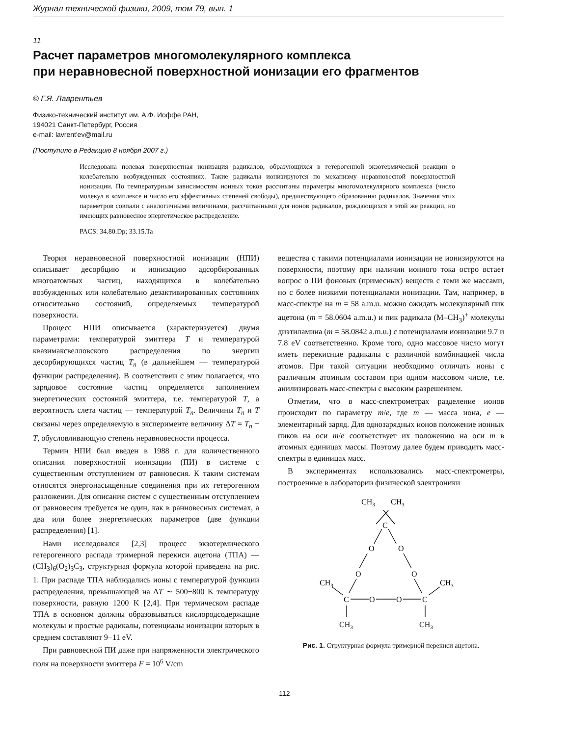Журнал технической физики, 2009, том 79, вып. 1
11
Расчет параметров многомолекулярного комплекса
при неравновесной поверхностной ионизации его фрагментов
© Г.Я. Лаврентьев
Физико-технический институт им. А.Ф. Иоффе РАН,
194021 Санкт-Петербург, Россия
e-mail: lavrent'ev@mail.ru
(Поступило в Редакцию 8 ноября 2007 г.)
Исследована полевая поверхностная ионизация радикалов, образующихся в гетерогенной экзотермической реакции в колебательно возбужденных состояниях. Такие радикалы ионизируются по механизму неравновесной поверхностной ионизации. По температурным зависимостям ионных токов рассчитаны параметры многомолекулярного комплекса (число молекул в комплексе и число его эффективных степеней свободы), предшествующего образованию радикалов. Значения этих параметров совпали с аналогичными величинами, рассчитанными для ионов радикалов, рождающихся в этой же реакции, но имеющих равновесное энергетическое распределение.
PACS: 34.80.Dp; 33.15.Ta
Теория неравновесной поверхностной ионизации (НПИ) описывает десорбцию и ионизацию адсорбированных многоатомных частиц, находящихся в колебательно возбужденных или колебательно дезактивированных состояниях относительно состояний, определяемых температурой поверхности.
Процесс НПИ описывается (характеризуется) двумя параметрами: температурой эмиттера T и температурой квазимаксвелловского распределения по энергии десорбирующихся частиц T<sub>n</sub> (в дальнейшем — температурой функции распределения). В соответствии с этим полагается, что зарядовое состояние частиц определяется заполнением энергетических состояний эмиттера, т.е. температурой T, а вероятность слета частиц — температурой T<sub>n</sub>. Величины T<sub>n</sub> и T связаны через определяемую в эксперименте величину ΔT = T<sub>n</sub> − T, обусловливающую степень неравновесности процесса.
Термин НПИ был введен в 1988 г. для количественного описания поверхностной ионизации (ПИ) в системе с существенным отступлением от равновесия. К таким системам относятся энергонасыщенные соединения при их гетерогенном разложении. Для описания систем с существенным отступлением от равновесия требуется не один, как в ранновесных системах, а два или более энергетических параметров (две функции распределения) [1].
Нами исследовался [2,3] процесс экзотермического гетерогенного распада тримерной перекиси ацетона (ТПА) — (CH<sub>3</sub>)<sub>6</sub>(O<sub>2</sub>)<sub>3</sub>C<sub>3</sub>, структурная формула которой приведена на рис. 1. При распаде ТПА наблюдались ионы с температурой функции распределения, превышающей на ΔT ∼ 500−800 K температуру поверхности, равную 1200 K [2,4]. При термическом распаде ТПА в основном должны образовываться кислородсодержащие молекулы и простые радикалы, потенциалы ионизации которых в среднем составляют 9−11 eV.
При равновесной ПИ даже при напряженности электрического поля на поверхности эмиттера F = 10<sup>6</sup> V/cm
вещества с такими потенциалами ионизации не ионизируются на поверхности, поэтому при наличии ионного тока остро встает вопрос о ПИ фоновых (примесных) веществ с теми же массами, но с более низкими потенциалами ионизации. Там, например, в масс-спектре на m = 58 a.m.u. можно ожидать молекулярный пик ацетона (m = 58.0604 a.m.u.) и пик радикала (M–CH<sub>3</sub>)<sup>+</sup> молекулы диэтиламина (m = 58.0842 a.m.u.) с потенциалами ионизации 9.7 и 7.8 eV соответственно. Кроме того, одно массовое число могут иметь перекисные радикалы с различной комбинацией числа атомов. При такой ситуации необходимо отличать ионы с различным атомным составом при одном массовом числе, т.е. анилизировать масс-спектры с высоким разрешением.
Отметим, что в масс-спектрометрах разделение ионов происходит по параметру m/e, где m — масса иона, e — элементарный заряд. Для однозарядных ионов положение ионных пиков на оси m/e соответствует их положению на оси m в атомных единицах массы. Поэтому далее будем приводить масс-спектры в единицах масс.
В экспериментах использовались масс-спектрометры, построенные в лаборатории физической электроники
CH3
CH3
C
O
O
O
O
CH3
CH3
C
O
O
C
CH3
CH3
Рис. 1. Структурная формула тримерной перекиси ацетона.
112